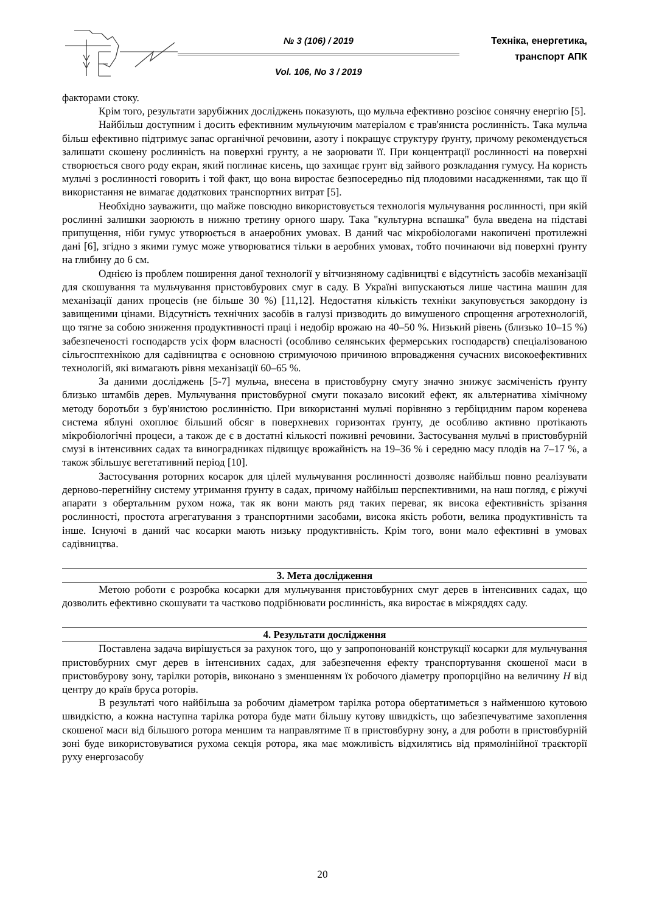№ 3 (106) / 2019
Vol. 106, No 3 / 2019
Техніка, енергетика,
транспорт АПК
факторами стоку.
Крім того, результати зарубіжних досліджень показують, що мульча ефективно розсіює сонячну енергію [5].
Найбільш доступним і досить ефективним мульчуючим матеріалом є трав'яниста рослинність. Така мульча більш ефективно підтримує запас органічної речовини, азоту і покращує структуру ґрунту, причому рекомендується залишати скошену рослинність на поверхні грунту, а не заорювати її. При концентрації рослинності на поверхні створюється свого роду екран, який поглинає кисень, що захищає грунт від зайвого розкладання гумусу. На користь мульчі з рослинності говорить і той факт, що вона виростає безпосередньо під плодовими насадженнями, так що її використання не вимагає додаткових транспортних витрат [5].
Необхідно зауважити, що майже повсюдно використовується технологія мульчування рослинності, при якій рослинні залишки заорюють в нижню третину орного шару. Така "культурна вспашка" була введена на підставі припущення, ніби гумус утворюється в анаеробних умовах. В даний час мікробіологами накопичені протилежні дані [6], згідно з якими гумус може утворюватися тільки в аеробних умовах, тобто починаючи від поверхні ґрунту на глибину до 6 см.
Однією із проблем поширення даної технології у вітчизняному садівництві є відсутність засобів механізації для скошування та мульчування пристовбурових смуг в саду. В Україні випускаються лише частина машин для механізації даних процесів (не більше 30 %) [11,12]. Недостатня кількість техніки закуповується закордону із завищеними цінами. Відсутність технічних засобів в галузі призводить до вимушеного спрощення агротехнологій, що тягне за собою зниження продуктивності праці і недобір врожаю на 40–50 %. Низький рівень (близько 10–15 %) забезпеченості господарств усіх форм власності (особливо селянських фермерських господарств) спеціалізованою сільгосптехнікою для садівництва є основною стримуючою причиною впровадження сучасних високоефективних технологій, які вимагають рівня механізації 60–65 %.
За даними досліджень [5-7] мульча, внесена в пристовбурну смугу значно знижує засміченість ґрунту близько штамбів дерев. Мульчування пристовбурної смуги показало високий ефект, як альтернатива хімічному методу боротьби з бур'янистою рослинністю. При використанні мульчі порівняно з гербіцидним паром коренева система яблуні охоплює більший обсяг в поверхневих горизонтах ґрунту, де особливо активно протікають мікробіологічні процеси, а також де є в достатні кількості поживні речовини. Застосування мульчі в пристовбурній смузі в інтенсивних садах та виноградниках підвищує врожайність на 19–36 % і середню масу плодів на 7–17 %, а також збільшує вегетативний період [10].
Застосування роторних косарок для цілей мульчування рослинності дозволяє найбільш повно реалізувати дерново-перегнійну систему утримання ґрунту в садах, причому найбільш перспективними, на наш погляд, є ріжучі апарати з обертальним рухом ножа, так як вони мають ряд таких переваг, як висока ефективність зрізання рослинності, простота агрегатування з транспортними засобами, висока якість роботи, велика продуктивність та інше. Існуючі в даний час косарки мають низьку продуктивність. Крім того, вони мало ефективні в умовах садівництва.
3. Мета дослідження
Метою роботи є розробка косарки для мульчування пристовбурних смуг дерев в інтенсивних садах, що дозволить ефективно скошувати та частково подрібнювати рослинність, яка виростає в міжряддях саду.
4. Результати дослідження
Поставлена задача вирішується за рахунок того, що у запропонованій конструкції косарки для мульчування пристовбурних смуг дерев в інтенсивних садах, для забезпечення ефекту транспортування скошеної маси в пристовбурову зону, тарілки роторів, виконано з зменшенням їх робочого діаметру пропорційно на величину H від центру до країв бруса роторів.
В результаті чого найбільша за робочим діаметром тарілка ротора обертатиметься з найменшою кутовою швидкістю, а кожна наступна тарілка ротора буде мати більшу кутову швидкість, що забезпечуватиме захоплення скошеної маси від більшого ротора меншим та направлятиме її в пристовбурну зону, а для роботи в пристовбурній зоні буде використовуватися рухома секція ротора, яка має можливість відхилятись від прямолінійної траєкторії руху енергозасобу
20